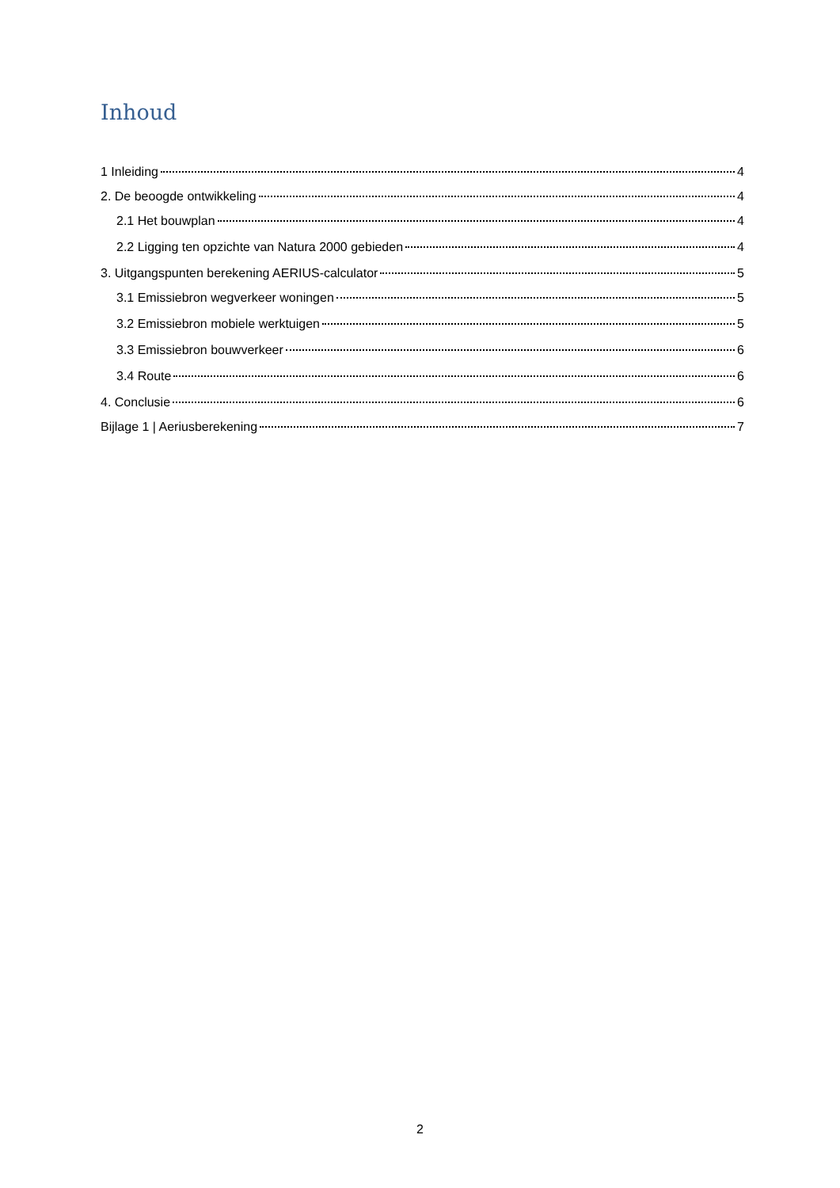Inhoud
1 Inleiding 4
2. De beoogde ontwikkeling 4
2.1 Het bouwplan 4
2.2 Ligging ten opzichte van Natura 2000 gebieden 4
3. Uitgangspunten berekening AERIUS-calculator 5
3.1 Emissiebron wegverkeer woningen 5
3.2 Emissiebron mobiele werktuigen 5
3.3 Emissiebron bouwverkeer 6
3.4 Route 6
4. Conclusie 6
Bijlage 1 | Aeriusberekening 7
2